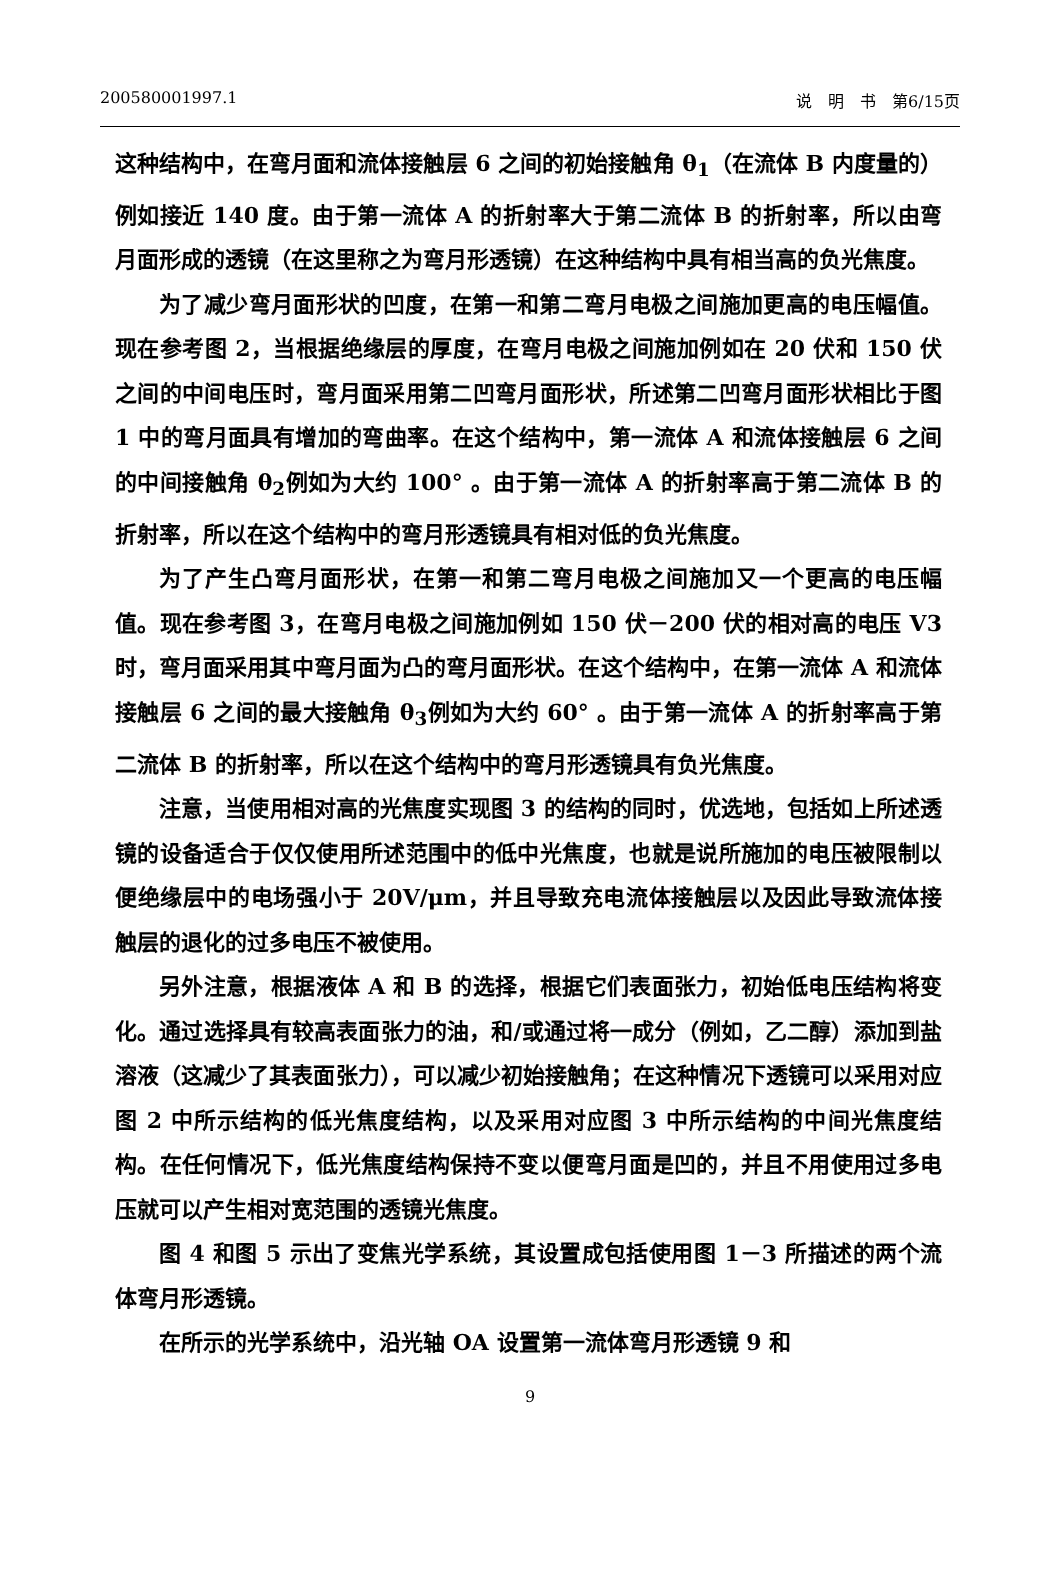200580001997.1 说　明　书　第6/15页
这种结构中，在弯月面和流体接触层 6 之间的初始接触角 θ<sub>1</sub>（在流体 B 内度量的）例如接近 140 度。由于第一流体 A 的折射率大于第二流体 B 的折射率，所以由弯月面形成的透镜（在这里称之为弯月形透镜）在这种结构中具有相当高的负光焦度。
为了减少弯月面形状的凹度，在第一和第二弯月电极之间施加更高的电压幅值。现在参考图 2，当根据绝缘层的厚度，在弯月电极之间施加例如在 20 伏和 150 伏之间的中间电压时，弯月面采用第二凹弯月面形状，所述第二凹弯月面形状相比于图 1 中的弯月面具有增加的弯曲率。在这个结构中，第一流体 A 和流体接触层 6 之间的中间接触角 θ<sub>2</sub>例如为大约 100° 。由于第一流体 A 的折射率高于第二流体 B 的折射率，所以在这个结构中的弯月形透镜具有相对低的负光焦度。
为了产生凸弯月面形状，在第一和第二弯月电极之间施加又一个更高的电压幅值。现在参考图 3，在弯月电极之间施加例如 150 伏－200 伏的相对高的电压 V3 时，弯月面采用其中弯月面为凸的弯月面形状。在这个结构中，在第一流体 A 和流体接触层 6 之间的最大接触角 θ<sub>3</sub>例如为大约 60° 。由于第一流体 A 的折射率高于第二流体 B 的折射率，所以在这个结构中的弯月形透镜具有负光焦度。
注意，当使用相对高的光焦度实现图 3 的结构的同时，优选地，包括如上所述透镜的设备适合于仅仅使用所述范围中的低中光焦度，也就是说所施加的电压被限制以便绝缘层中的电场强小于 20V/μm，并且导致充电流体接触层以及因此导致流体接触层的退化的过多电压不被使用。
另外注意，根据液体 A 和 B 的选择，根据它们表面张力，初始低电压结构将变化。通过选择具有较高表面张力的油，和/或通过将一成分（例如，乙二醇）添加到盐溶液（这减少了其表面张力），可以减少初始接触角；在这种情况下透镜可以采用对应图 2 中所示结构的低光焦度结构，以及采用对应图 3 中所示结构的中间光焦度结构。在任何情况下，低光焦度结构保持不变以便弯月面是凹的，并且不用使用过多电压就可以产生相对宽范围的透镜光焦度。
图 4 和图 5 示出了变焦光学系统，其设置成包括使用图 1－3 所描述的两个流体弯月形透镜。
在所示的光学系统中，沿光轴 OA 设置第一流体弯月形透镜 9 和
9